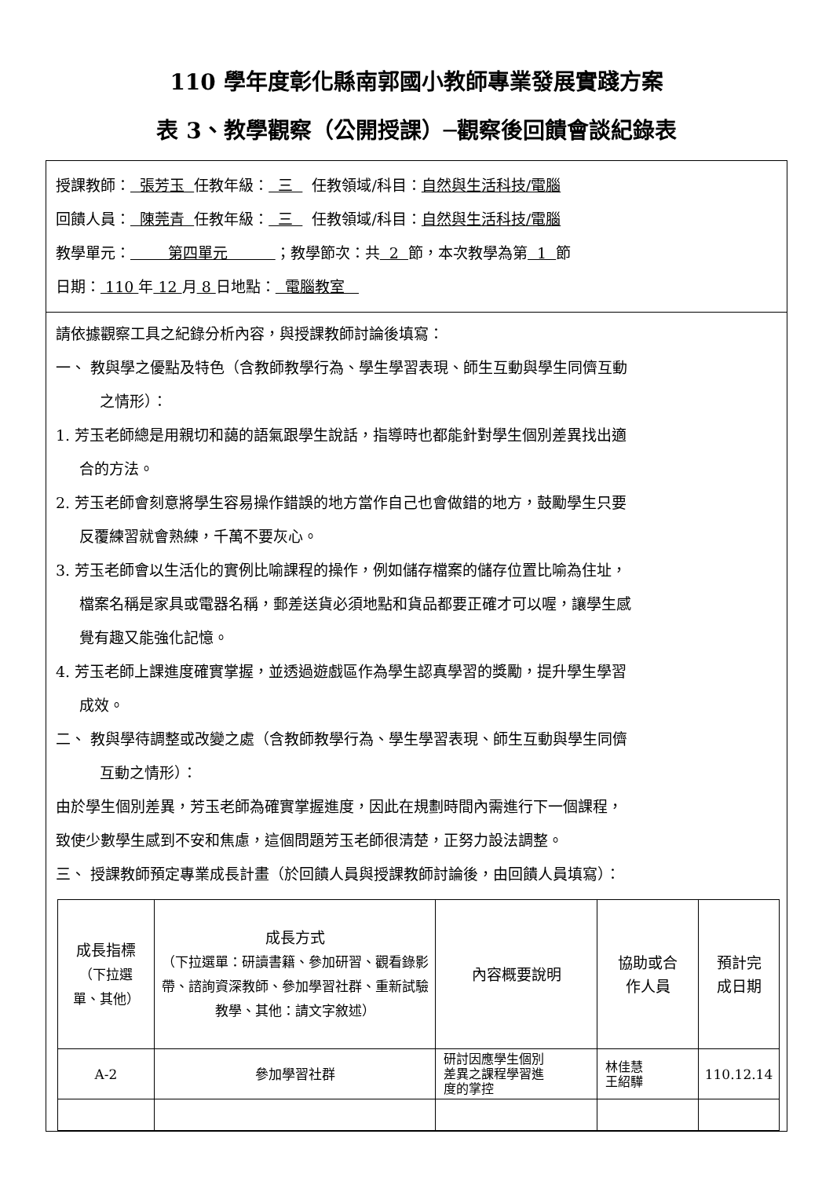110 學年度彰化縣南郭國小教師專業發展實踐方案
表 3、教學觀察（公開授課）─觀察後回饋會談紀錄表
授課教師： 張芳玉 任教年級： 三 任教領域/科目：自然與生活科技/電腦
回饋人員： 陳莞青 任教年級： 三 任教領域/科目：自然與生活科技/電腦
教學單元： 第四單元 ；教學節次：共 2 節，本次教學為第 1 節
日期： 110 年 12 月 8 日地點： 電腦教室
請依據觀察工具之紀錄分析內容，與授課教師討論後填寫：
一、 教與學之優點及特色（含教師教學行為、學生學習表現、師生互動與學生同儕互動
之情形）：
1. 芳玉老師總是用親切和藹的語氣跟學生說話，指導時也都能針對學生個別差異找出適
合的方法。
2. 芳玉老師會刻意將學生容易操作錯誤的地方當作自己也會做錯的地方，鼓勵學生只要
反覆練習就會熟練，千萬不要灰心。
3. 芳玉老師會以生活化的實例比喻課程的操作，例如儲存檔案的儲存位置比喻為住址，
檔案名稱是家具或電器名稱，郵差送貨必須地點和貨品都要正確才可以喔，讓學生感
覺有趣又能強化記憶。
4. 芳玉老師上課進度確實掌握，並透過遊戲區作為學生認真學習的獎勵，提升學生學習
成效。
二、 教與學待調整或改變之處（含教師教學行為、學生學習表現、師生互動與學生同儕
互動之情形）：
由於學生個別差異，芳玉老師為確實掌握進度，因此在規劃時間內需進行下一個課程，
致使少數學生感到不安和焦慮，這個問題芳玉老師很清楚，正努力設法調整。
三、 授課教師預定專業成長計畫（於回饋人員與授課教師討論後，由回饋人員填寫）：
| 成長指標 （下拉選 單、其他） | 成長方式 （下拉選單：研讀書籍、參加研習、觀看錄影帶、諮詢資深教師、參加學習社群、重新試驗教學、其他：請文字敘述） | 內容概要說明 | 協助或合 作人員 | 預計完 成日期 |
| --- | --- | --- | --- | --- |
| A-2 | 參加學習社群 | 研討因應學生個別 差異之課程學習進 度的掌控 | 林佳慧 王紹驊 | 110.12.14 |